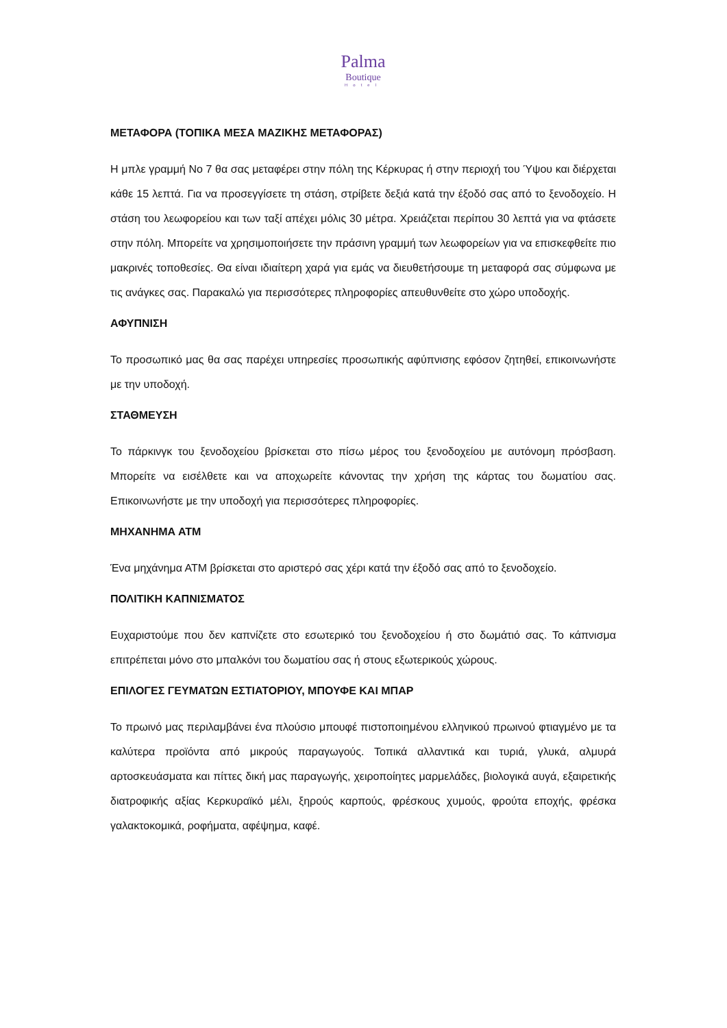Palma
Boutique
Hotel
ΜΕΤΑΦΟΡΑ (ΤΟΠΙΚΑ ΜΕΣΑ ΜΑΖΙΚΗΣ ΜΕΤΑΦΟΡΑΣ)
Η μπλε γραμμή Νο 7 θα σας μεταφέρει στην πόλη της Κέρκυρας ή στην περιοχή του Ύψου και διέρχεται κάθε 15 λεπτά. Για να προσεγγίσετε τη στάση, στρίβετε δεξιά κατά την έξοδό σας από το ξενοδοχείο. Η στάση του λεωφορείου και των ταξί απέχει μόλις 30 μέτρα. Χρειάζεται περίπου 30 λεπτά για να φτάσετε στην πόλη. Μπορείτε να χρησιμοποιήσετε την πράσινη γραμμή των λεωφορείων για να επισκεφθείτε πιο μακρινές τοποθεσίες. Θα είναι ιδιαίτερη χαρά για εμάς να διευθετήσουμε τη μεταφορά σας σύμφωνα με τις ανάγκες σας. Παρακαλώ για περισσότερες πληροφορίες απευθυνθείτε στο χώρο υποδοχής.
ΑΦΥΠΝΙΣΗ
Το προσωπικό μας θα σας παρέχει υπηρεσίες προσωπικής αφύπνισης εφόσον ζητηθεί, επικοινωνήστε με την υποδοχή.
ΣΤΑΘΜΕΥΣΗ
Το πάρκινγκ του ξενοδοχείου βρίσκεται στο πίσω μέρος του ξενοδοχείου με αυτόνομη πρόσβαση. Μπορείτε να εισέλθετε και να αποχωρείτε κάνοντας την χρήση της κάρτας του δωματίου σας. Επικοινωνήστε με την υποδοχή για περισσότερες πληροφορίες.
ΜΗΧΑΝΗΜΑ ΑΤΜ
Ένα μηχάνημα ΑΤΜ βρίσκεται στο αριστερό σας χέρι κατά την έξοδό σας από το ξενοδοχείο.
ΠΟΛΙΤΙΚΗ ΚΑΠΝΙΣΜΑΤΟΣ
Ευχαριστούμε που δεν καπνίζετε στο εσωτερικό του ξενοδοχείου ή στο δωμάτιό σας. Το κάπνισμα επιτρέπεται μόνο στο μπαλκόνι του δωματίου σας ή στους εξωτερικούς χώρους.
ΕΠΙΛΟΓΕΣ ΓΕΥΜΑΤΩΝ ΕΣΤΙΑΤΟΡΙΟΥ, ΜΠΟΥΦΕ ΚΑΙ ΜΠΑΡ
Το πρωινό μας περιλαμβάνει ένα πλούσιο μπουφέ πιστοποιημένου ελληνικού πρωινού φτιαγμένο με τα καλύτερα προϊόντα από μικρούς παραγωγούς. Τοπικά αλλαντικά και τυριά, γλυκά, αλμυρά αρτοσκευάσματα και πίττες δική μας παραγωγής, χειροποίητες μαρμελάδες, βιολογικά αυγά, εξαιρετικής διατροφικής αξίας Κερκυραϊκό μέλι, ξηρούς καρπούς, φρέσκους χυμούς, φρούτα εποχής, φρέσκα γαλακτοκομικά, ροφήματα, αφέψημα, καφέ.